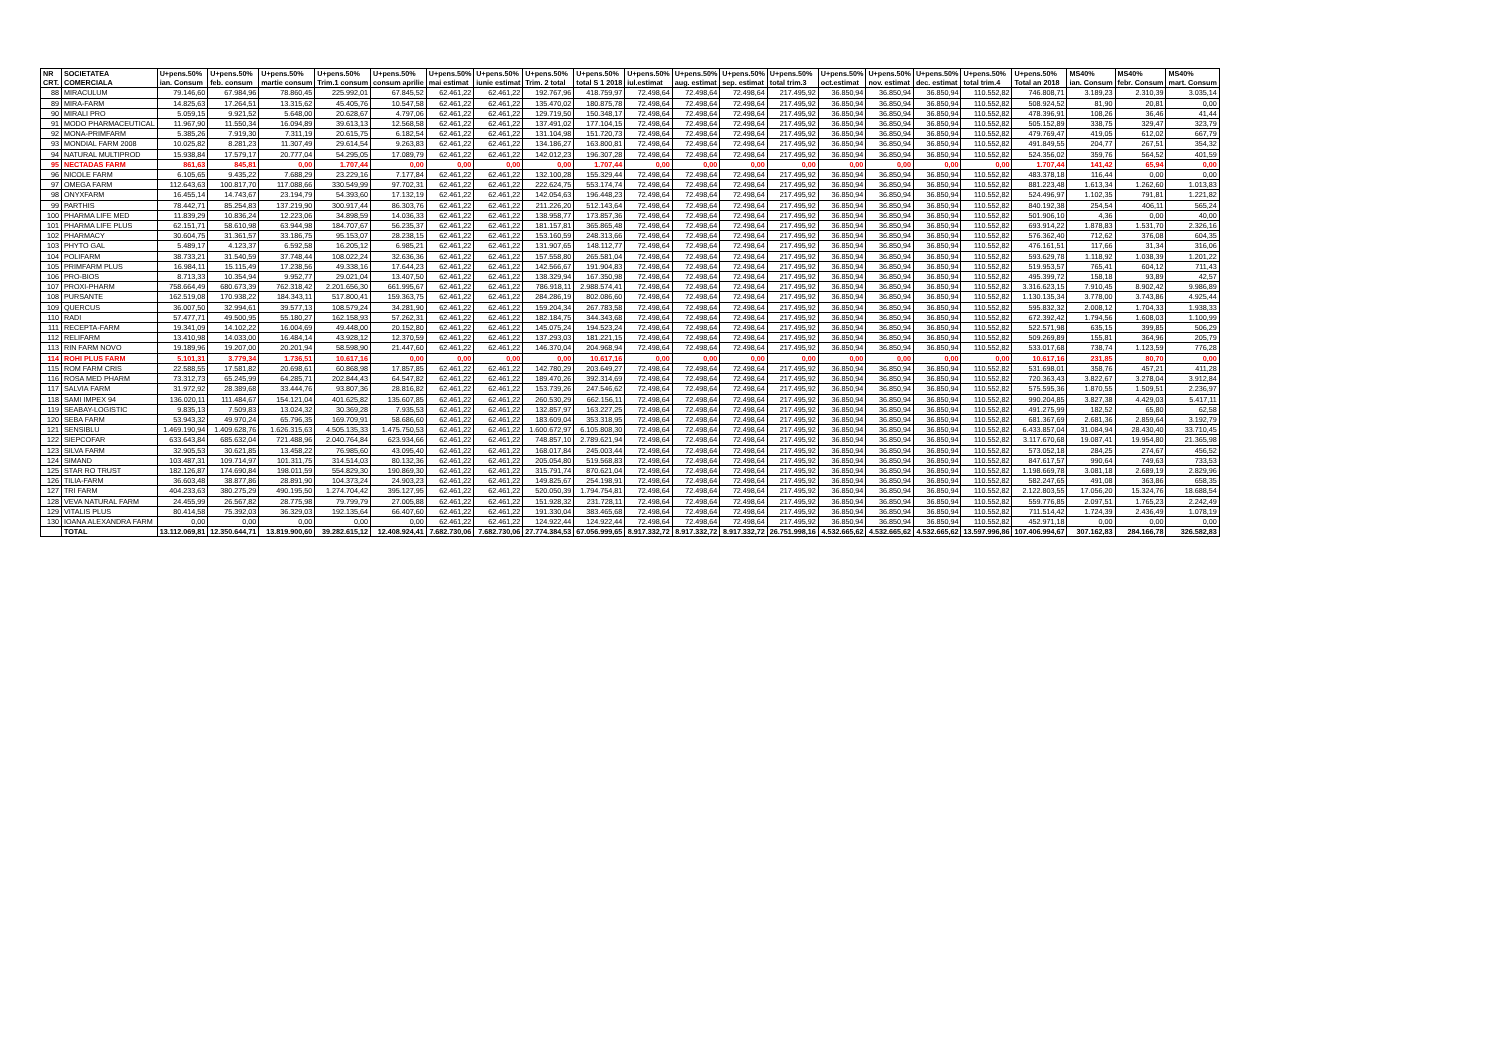| NR CRT. | SOCIETATEA COMERCIALA | U+pens.50% ian. Consum | U+pens.50% feb. consum | U+pens.50% martie consum | U+pens.50% Trim.1 consum | U+pens.50% consum aprilie | U+pens.50% mai estimat | U+pens.50% iunie estimat | U+pens.50% Trim. 2 total | U+pens.50% total S 1 2018 | U+pens.50% iul.estimat | U+pens.50% aug. estimat | U+pens.50% sep. estimat | U+pens.50% total trim.3 | U+pens.50% oct.estimat | U+pens.50% nov. estimat | U+pens.50% dec. estimat | U+pens.50% total trim.4 | U+pens.50% Total an 2018 | MS40% ian. Consum | MS40% febr. Consum | MS40% mart. Consum |
| --- | --- | --- | --- | --- | --- | --- | --- | --- | --- | --- | --- | --- | --- | --- | --- | --- | --- | --- | --- | --- | --- | --- |
| 88 | MIRACULUM | 79.146,60 | 67.984,96 | 78.860,45 | 225.992,01 | 67.845,52 | 62.461,22 | 62.461,22 | 192.767,96 | 418.759,97 | 72.498,64 | 72.498,64 | 72.498,64 | 217.495,92 | 36.850,94 | 36.850,94 | 36.850,94 | 110.552,82 | 746.808,71 | 3.189,23 | 2.310,39 | 3.035,14 |
| 89 | MIRA-FARM | 14.825,63 | 17.264,51 | 13.315,62 | 45.405,76 | 10.547,58 | 62.461,22 | 62.461,22 | 135.470,02 | 180.875,78 | 72.498,64 | 72.498,64 | 72.498,64 | 217.495,92 | 36.850,94 | 36.850,94 | 36.850,94 | 110.552,82 | 508.924,52 | 81,90 | 20,81 | 0,00 |
| 90 | MIRALI PRO | 5.059,15 | 9.921,52 | 5.648,00 | 20.628,67 | 4.797,06 | 62.461,22 | 62.461,22 | 129.719,50 | 150.348,17 | 72.498,64 | 72.498,64 | 72.498,64 | 217.495,92 | 36.850,94 | 36.850,94 | 36.850,94 | 110.552,82 | 478.396,91 | 108,26 | 36,46 | 41,44 |
| 91 | MODO PHARMACEUTICAL | 11.967,90 | 11.550,34 | 16.094,89 | 39.613,13 | 12.568,58 | 62.461,22 | 62.461,22 | 137.491,02 | 177.104,15 | 72.498,64 | 72.498,64 | 72.498,64 | 217.495,92 | 36.850,94 | 36.850,94 | 36.850,94 | 110.552,82 | 505.152,89 | 338,75 | 329,47 | 323,79 |
| 92 | MONA-PRIMFARM | 5.385,26 | 7.919,30 | 7.311,19 | 20.615,75 | 6.182,54 | 62.461,22 | 62.461,22 | 131.104,98 | 151.720,73 | 72.498,64 | 72.498,64 | 72.498,64 | 217.495,92 | 36.850,94 | 36.850,94 | 36.850,94 | 110.552,82 | 479.769,47 | 419,05 | 612,02 | 667,79 |
| 93 | MONDIAL FARM 2008 | 10.025,82 | 8.281,23 | 11.307,49 | 29.614,54 | 9.263,83 | 62.461,22 | 62.461,22 | 134.186,27 | 163.800,81 | 72.498,64 | 72.498,64 | 72.498,64 | 217.495,92 | 36.850,94 | 36.850,94 | 36.850,94 | 110.552,82 | 491.849,55 | 204,77 | 267,51 | 354,32 |
| 94 | NATURAL MULTIPROD | 15.938,84 | 17.579,17 | 20.777,04 | 54.295,05 | 17.089,79 | 62.461,22 | 62.461,22 | 142.012,23 | 196.307,28 | 72.498,64 | 72.498,64 | 72.498,64 | 217.495,92 | 36.850,94 | 36.850,94 | 36.850,94 | 110.552,82 | 524.356,02 | 359,76 | 564,52 | 401,59 |
| 95 | NECTADAS FARM | 861,63 | 845,81 | 0,00 | 1.707,44 | 0,00 | 0,00 | 0,00 | 0,00 | 1.707,44 | 0,00 | 0,00 | 0,00 | 0,00 | 0,00 | 0,00 | 0,00 | 0,00 | 1.707,44 | 141,42 | 65,94 | 0,00 |
| 96 | NICOLE FARM | 6.105,65 | 9.435,22 | 7.688,29 | 23.229,16 | 7.177,84 | 62.461,22 | 62.461,22 | 132.100,28 | 155.329,44 | 72.498,64 | 72.498,64 | 72.498,64 | 217.495,92 | 36.850,94 | 36.850,94 | 36.850,94 | 110.552,82 | 483.378,18 | 116,44 | 0,00 | 0,00 |
| 97 | OMEGA FARM | 112.643,63 | 100.817,70 | 117.088,66 | 330.549,99 | 97.702,31 | 62.461,22 | 62.461,22 | 222.624,75 | 553.174,74 | 72.498,64 | 72.498,64 | 72.498,64 | 217.495,92 | 36.850,94 | 36.850,94 | 36.850,94 | 110.552,82 | 881.223,48 | 1.613,34 | 1.262,60 | 1.013,83 |
| 98 | ONYXFARM | 16.455,14 | 14.743,67 | 23.194,79 | 54.393,60 | 17.132,19 | 62.461,22 | 62.461,22 | 142.054,63 | 196.448,23 | 72.498,64 | 72.498,64 | 72.498,64 | 217.495,92 | 36.850,94 | 36.850,94 | 36.850,94 | 110.552,82 | 524.496,97 | 1.102,35 | 791,81 | 1.221,82 |
| 99 | PARTHIS | 78.442,71 | 85.254,83 | 137.219,90 | 300.917,44 | 86.303,76 | 62.461,22 | 62.461,22 | 211.226,20 | 512.143,64 | 72.498,64 | 72.498,64 | 72.498,64 | 217.495,92 | 36.850,94 | 36.850,94 | 36.850,94 | 110.552,82 | 840.192,38 | 254,54 | 406,11 | 565,24 |
| 100 | PHARMA LIFE MED | 11.839,29 | 10.836,24 | 12.223,06 | 34.898,59 | 14.036,33 | 62.461,22 | 62.461,22 | 138.958,77 | 173.857,36 | 72.498,64 | 72.498,64 | 72.498,64 | 217.495,92 | 36.850,94 | 36.850,94 | 36.850,94 | 110.552,82 | 501.906,10 | 4,36 | 0,00 | 40,00 |
| 101 | PHARMA LIFE PLUS | 62.151,71 | 58.610,98 | 63.944,98 | 184.707,67 | 56.235,37 | 62.461,22 | 62.461,22 | 181.157,81 | 365.865,48 | 72.498,64 | 72.498,64 | 72.498,64 | 217.495,92 | 36.850,94 | 36.850,94 | 36.850,94 | 110.552,82 | 693.914,22 | 1.878,83 | 1.531,70 | 2.326,16 |
| 102 | PHARMACY | 30.604,75 | 31.361,57 | 33.186,75 | 95.153,07 | 28.238,15 | 62.461,22 | 62.461,22 | 153.160,59 | 248.313,66 | 72.498,64 | 72.498,64 | 72.498,64 | 217.495,92 | 36.850,94 | 36.850,94 | 36.850,94 | 110.552,82 | 576.362,40 | 712,62 | 376,08 | 604,35 |
| 103 | PHYTO GAL | 5.489,17 | 4.123,37 | 6.592,58 | 16.205,12 | 6.985,21 | 62.461,22 | 62.461,22 | 131.907,65 | 148.112,77 | 72.498,64 | 72.498,64 | 72.498,64 | 217.495,92 | 36.850,94 | 36.850,94 | 36.850,94 | 110.552,82 | 476.161,51 | 117,66 | 31,34 | 316,06 |
| 104 | POLIFARM | 38.733,21 | 31.540,59 | 37.748,44 | 108.022,24 | 32.636,36 | 62.461,22 | 62.461,22 | 157.558,80 | 265.581,04 | 72.498,64 | 72.498,64 | 72.498,64 | 217.495,92 | 36.850,94 | 36.850,94 | 36.850,94 | 110.552,82 | 593.629,78 | 1.118,92 | 1.038,39 | 1.201,22 |
| 105 | PRIMFARM PLUS | 16.984,11 | 15.115,49 | 17.238,56 | 49.338,16 | 17.644,23 | 62.461,22 | 62.461,22 | 142.566,67 | 191.904,83 | 72.498,64 | 72.498,64 | 72.498,64 | 217.495,92 | 36.850,94 | 36.850,94 | 36.850,94 | 110.552,82 | 519.953,57 | 765,41 | 604,12 | 711,43 |
| 106 | PRO-BIOS | 8.713,33 | 10.354,94 | 9.952,77 | 29.021,04 | 13.407,50 | 62.461,22 | 62.461,22 | 138.329,94 | 167.350,98 | 72.498,64 | 72.498,64 | 72.498,64 | 217.495,92 | 36.850,94 | 36.850,94 | 36.850,94 | 110.552,82 | 495.399,72 | 158,18 | 93,89 | 42,57 |
| 107 | PROXI-PHARM | 758.664,49 | 680.673,39 | 762.318,42 | 2.201.656,30 | 661.995,67 | 62.461,22 | 62.461,22 | 786.918,11 | 2.988.574,41 | 72.498,64 | 72.498,64 | 72.498,64 | 217.495,92 | 36.850,94 | 36.850,94 | 36.850,94 | 110.552,82 | 3.316.623,15 | 7.910,45 | 8.902,42 | 9.986,89 |
| 108 | PURSANTE | 162.519,08 | 170.938,22 | 184.343,11 | 517.800,41 | 159.363,75 | 62.461,22 | 62.461,22 | 284.286,19 | 802.086,60 | 72.498,64 | 72.498,64 | 72.498,64 | 217.495,92 | 36.850,94 | 36.850,94 | 36.850,94 | 110.552,82 | 1.130.135,34 | 3.778,00 | 3.743,86 | 4.925,44 |
| 109 | QUERCUS | 36.007,50 | 32.994,61 | 39.577,13 | 108.579,24 | 34.281,90 | 62.461,22 | 62.461,22 | 159.204,34 | 267.783,58 | 72.498,64 | 72.498,64 | 72.498,64 | 217.495,92 | 36.850,94 | 36.850,94 | 36.850,94 | 110.552,82 | 595.832,32 | 2.008,12 | 1.704,33 | 1.938,33 |
| 110 | RADI | 57.477,71 | 49.500,95 | 55.180,27 | 162.158,93 | 57.262,31 | 62.461,22 | 62.461,22 | 182.184,75 | 344.343,68 | 72.498,64 | 72.498,64 | 72.498,64 | 217.495,92 | 36.850,94 | 36.850,94 | 36.850,94 | 110.552,82 | 672.392,42 | 1.794,56 | 1.608,03 | 1.100,99 |
| 111 | RECEPTA-FARM | 19.341,09 | 14.102,22 | 16.004,69 | 49.448,00 | 20.152,80 | 62.461,22 | 62.461,22 | 145.075,24 | 194.523,24 | 72.498,64 | 72.498,64 | 72.498,64 | 217.495,92 | 36.850,94 | 36.850,94 | 36.850,94 | 110.552,82 | 522.571,98 | 635,15 | 399,85 | 506,29 |
| 112 | RELIFARM | 13.410,98 | 14.033,00 | 16.484,14 | 43.928,12 | 12.370,59 | 62.461,22 | 62.461,22 | 137.293,03 | 181.221,15 | 72.498,64 | 72.498,64 | 72.498,64 | 217.495,92 | 36.850,94 | 36.850,94 | 36.850,94 | 110.552,82 | 509.269,89 | 155,81 | 364,96 | 205,79 |
| 113 | RIN FARM NOVO | 19.189,96 | 19.207,00 | 20.201,94 | 58.598,90 | 21.447,60 | 62.461,22 | 62.461,22 | 146.370,04 | 204.968,94 | 72.498,64 | 72.498,64 | 72.498,64 | 217.495,92 | 36.850,94 | 36.850,94 | 36.850,94 | 110.552,82 | 533.017,68 | 738,74 | 1.123,59 | 776,28 |
| 114 | ROHI PLUS FARM | 5.101,31 | 3.779,34 | 1.736,51 | 10.617,16 | 0,00 | 0,00 | 0,00 | 0,00 | 10.617,16 | 0,00 | 0,00 | 0,00 | 0,00 | 0,00 | 0,00 | 0,00 | 0,00 | 10.617,16 | 231,85 | 80,70 | 0,00 |
| 115 | ROM FARM CRIS | 22.588,55 | 17.581,82 | 20.698,61 | 60.868,98 | 17.857,85 | 62.461,22 | 62.461,22 | 142.780,29 | 203.649,27 | 72.498,64 | 72.498,64 | 72.498,64 | 217.495,92 | 36.850,94 | 36.850,94 | 36.850,94 | 110.552,82 | 531.698,01 | 358,76 | 457,21 | 411,28 |
| 116 | ROSA MED PHARM | 73.312,73 | 65.245,99 | 64.285,71 | 202.844,43 | 64.547,82 | 62.461,22 | 62.461,22 | 189.470,26 | 392.314,69 | 72.498,64 | 72.498,64 | 72.498,64 | 217.495,92 | 36.850,94 | 36.850,94 | 36.850,94 | 110.552,82 | 720.363,43 | 3.822,67 | 3.278,04 | 3.912,84 |
| 117 | SALVIA FARM | 31.972,92 | 28.389,68 | 33.444,76 | 93.807,36 | 28.816,82 | 62.461,22 | 62.461,22 | 153.739,26 | 247.546,62 | 72.498,64 | 72.498,64 | 72.498,64 | 217.495,92 | 36.850,94 | 36.850,94 | 36.850,94 | 110.552,82 | 575.595,36 | 1.870,55 | 1.509,51 | 2.236,97 |
| 118 | SAMI IMPEX 94 | 136.020,11 | 111.484,67 | 154.121,04 | 401.625,82 | 135.607,85 | 62.461,22 | 62.461,22 | 260.530,29 | 662.156,11 | 72.498,64 | 72.498,64 | 72.498,64 | 217.495,92 | 36.850,94 | 36.850,94 | 36.850,94 | 110.552,82 | 990.204,85 | 3.827,38 | 4.429,03 | 5.417,11 |
| 119 | SEABAY-LOGISTIC | 9.835,13 | 7.509,83 | 13.024,32 | 30.369,28 | 7.935,53 | 62.461,22 | 62.461,22 | 132.857,97 | 163.227,25 | 72.498,64 | 72.498,64 | 72.498,64 | 217.495,92 | 36.850,94 | 36.850,94 | 36.850,94 | 110.552,82 | 491.275,99 | 182,52 | 65,80 | 62,58 |
| 120 | SEBA FARM | 53.943,32 | 49.970,24 | 65.796,35 | 169.709,91 | 58.686,60 | 62.461,22 | 62.461,22 | 183.609,04 | 353.318,95 | 72.498,64 | 72.498,64 | 72.498,64 | 217.495,92 | 36.850,94 | 36.850,94 | 36.850,94 | 110.552,82 | 681.367,69 | 2.681,36 | 2.859,64 | 3.192,79 |
| 121 | SENSIBLU | 1.469.190,94 | 1.409.628,76 | 1.626.315,63 | 4.505.135,33 | 1.475.750,53 | 62.461,22 | 62.461,22 | 1.600.672,97 | 6.105.808,30 | 72.498,64 | 72.498,64 | 72.498,64 | 217.495,92 | 36.850,94 | 36.850,94 | 36.850,94 | 110.552,82 | 6.433.857,04 | 31.084,94 | 28.430,40 | 33.710,45 |
| 122 | SIEPCOFAR | 633.643,84 | 685.632,04 | 721.488,96 | 2.040.764,84 | 623.934,66 | 62.461,22 | 62.461,22 | 748.857,10 | 2.789.621,94 | 72.498,64 | 72.498,64 | 72.498,64 | 217.495,92 | 36.850,94 | 36.850,94 | 36.850,94 | 110.552,82 | 3.117.670,68 | 19.087,41 | 19.954,80 | 21.365,98 |
| 123 | SILVA FARM | 32.905,53 | 30.621,85 | 13.458,22 | 76.985,60 | 43.095,40 | 62.461,22 | 62.461,22 | 168.017,84 | 245.003,44 | 72.498,64 | 72.498,64 | 72.498,64 | 217.495,92 | 36.850,94 | 36.850,94 | 36.850,94 | 110.552,82 | 573.052,18 | 284,25 | 274,67 | 456,52 |
| 124 | SIMAND | 103.487,31 | 109.714,97 | 101.311,75 | 314.514,03 | 80.132,36 | 62.461,22 | 62.461,22 | 205.054,80 | 519.568,83 | 72.498,64 | 72.498,64 | 72.498,64 | 217.495,92 | 36.850,94 | 36.850,94 | 36.850,94 | 110.552,82 | 847.617,57 | 990,64 | 749,63 | 733,53 |
| 125 | STAR RO TRUST | 182.126,87 | 174.690,84 | 198.011,59 | 554.829,30 | 190.869,30 | 62.461,22 | 62.461,22 | 315.791,74 | 870.621,04 | 72.498,64 | 72.498,64 | 72.498,64 | 217.495,92 | 36.850,94 | 36.850,94 | 36.850,94 | 110.552,82 | 1.198.669,78 | 3.081,18 | 2.689,19 | 2.829,96 |
| 126 | TILIA-FARM | 36.603,48 | 38.877,86 | 28.891,90 | 104.373,24 | 24.903,23 | 62.461,22 | 62.461,22 | 149.825,67 | 254.198,91 | 72.498,64 | 72.498,64 | 72.498,64 | 217.495,92 | 36.850,94 | 36.850,94 | 36.850,94 | 110.552,82 | 582.247,65 | 491,08 | 363,86 | 658,35 |
| 127 | TRI FARM | 404.233,63 | 380.275,29 | 490.195,50 | 1.274.704,42 | 395.127,95 | 62.461,22 | 62.461,22 | 520.050,39 | 1.794.754,81 | 72.498,64 | 72.498,64 | 72.498,64 | 217.495,92 | 36.850,94 | 36.850,94 | 36.850,94 | 110.552,82 | 2.122.803,55 | 17.056,20 | 15.324,76 | 18.688,54 |
| 128 | VEVA NATURAL FARM | 24.455,99 | 26.567,82 | 28.775,98 | 79.799,79 | 27.005,88 | 62.461,22 | 62.461,22 | 151.928,32 | 231.728,11 | 72.498,64 | 72.498,64 | 72.498,64 | 217.495,92 | 36.850,94 | 36.850,94 | 36.850,94 | 110.552,82 | 559.776,85 | 2.097,51 | 1.765,23 | 2.242,49 |
| 129 | VITALIS PLUS | 80.414,58 | 75.392,03 | 36.329,03 | 192.135,64 | 66.407,60 | 62.461,22 | 62.461,22 | 191.330,04 | 383.465,68 | 72.498,64 | 72.498,64 | 72.498,64 | 217.495,92 | 36.850,94 | 36.850,94 | 36.850,94 | 110.552,82 | 711.514,42 | 1.724,39 | 2.436,49 | 1.078,19 |
| 130 | IOANA ALEXANDRA FARM | 0,00 | 0,00 | 0,00 | 0,00 | 0,00 | 62.461,22 | 62.461,22 | 124.922,44 | 124.922,44 | 72.498,64 | 72.498,64 | 72.498,64 | 217.495,92 | 36.850,94 | 36.850,94 | 36.850,94 | 110.552,82 | 452.971,18 | 0,00 | 0,00 | 0,00 |
| | TOTAL | 13.112.069,81 | 12.350.644,71 | 13.819.900,60 | 39.282.615,12 | 12.408.924,41 | 7.682.730,06 | 7.682.730,06 | 27.774.384,53 | 67.056.999,65 | 8.917.332,72 | 8.917.332,72 | 8.917.332,72 | 26.751.998,16 | 4.532.665,62 | 4.532.665,62 | 4.532.665,62 | 13.597.996,86 | 107.406.994,67 | 307.162,83 | 284.166,78 | 326.582,83 |